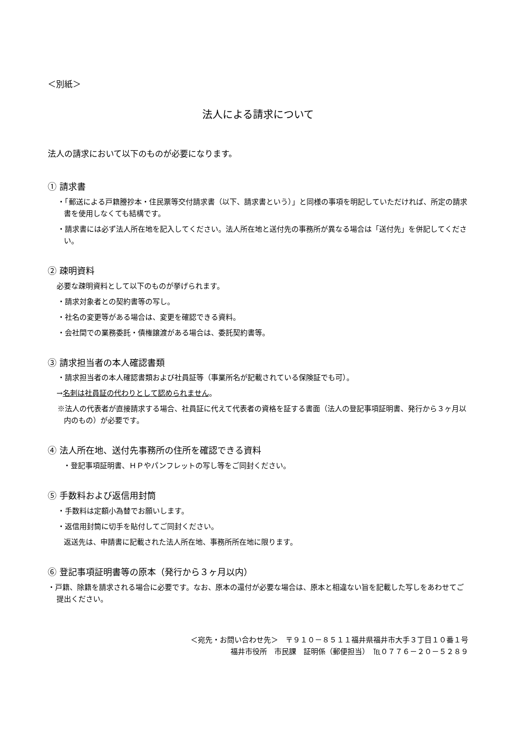＜別紙＞
法人による請求について
法人の請求において以下のものが必要になります。
① 請求書
・「郵送による戸籍謄抄本・住民票等交付請求書（以下、請求書という）」と同様の事項を明記していただければ、所定の請求書を使用しなくても結構です。
・請求書には必ず法人所在地を記入してください。法人所在地と送付先の事務所が異なる場合は「送付先」を併記してください。
② 疎明資料
必要な疎明資料として以下のものが挙げられます。
・請求対象者との契約書等の写し。
・社名の変更等がある場合は、変更を確認できる資料。
・会社間での業務委託・債権譲渡がある場合は、委託契約書等。
③ 請求担当者の本人確認書類
・請求担当者の本人確認書類および社員証等（事業所名が記載されている保険証でも可）。
→名刺は社員証の代わりとして認められません。
※法人の代表者が直接請求する場合、社員証に代えて代表者の資格を証する書面（法人の登記事項証明書、発行から３ヶ月以内のもの）が必要です。
④ 法人所在地、送付先事務所の住所を確認できる資料
・登記事項証明書、ＨＰやパンフレットの写し等をご同封ください。
⑤ 手数料および返信用封筒
・手数料は定額小為替でお願いします。
・返信用封筒に切手を貼付してご同封ください。
返送先は、申請書に記載された法人所在地、事務所所在地に限ります。
⑥ 登記事項証明書等の原本（発行から３ヶ月以内）
・戸籍、除籍を請求される場合に必要です。なお、原本の還付が必要な場合は、原本と相違ない旨を記載した写しをあわせてご提出ください。
＜宛先・お問い合わせ先＞　〒９１０－８５１１福井県福井市大手３丁目１０番１号
福井市役所　市民課　証明係（郵便担当）　℡０７７６－２０－５２８９